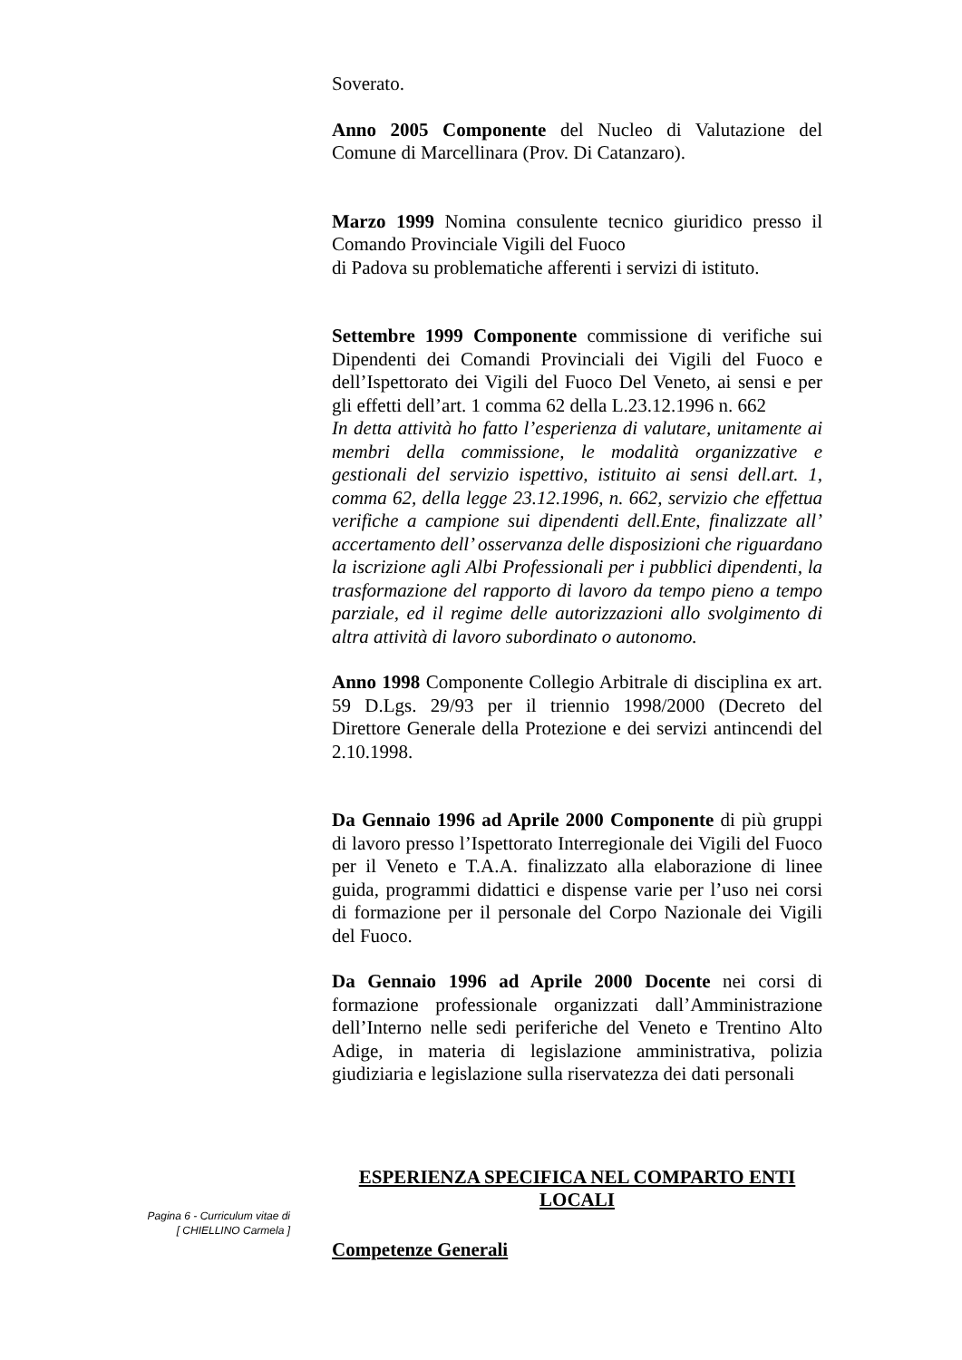Soverato.
Anno 2005 Componente del Nucleo di Valutazione del Comune di Marcellinara (Prov. Di Catanzaro).
Marzo 1999 Nomina consulente tecnico giuridico presso il Comando Provinciale Vigili del Fuoco
di Padova su problematiche afferenti i servizi di istituto.
Settembre 1999 Componente commissione di verifiche sui Dipendenti dei Comandi Provinciali dei Vigili del Fuoco e dell’Ispettorato dei Vigili del Fuoco Del Veneto, ai sensi e per gli effetti dell’art. 1 comma 62 della L.23.12.1996 n. 662
In detta attività ho fatto l’esperienza di valutare, unitamente ai membri della commissione, le modalità organizzative e gestionali del servizio ispettivo, istituito ai sensi dell.art. 1, comma 62, della legge 23.12.1996, n. 662, servizio che effettua verifiche a campione sui dipendenti dell.Ente, finalizzate all’ accertamento dell’ osservanza delle disposizioni che riguardano la iscrizione agli Albi Professionali per i pubblici dipendenti, la trasformazione del rapporto di lavoro da tempo pieno a tempo parziale, ed il regime delle autorizzazioni allo svolgimento di altra attività di lavoro subordinato o autonomo.
Anno 1998 Componente Collegio Arbitrale di disciplina ex art. 59 D.Lgs. 29/93 per il triennio 1998/2000 (Decreto del Direttore Generale della Protezione e dei servizi antincendi del 2.10.1998.
Da Gennaio 1996 ad Aprile 2000 Componente di più gruppi di lavoro presso l’Ispettorato Interregionale dei Vigili del Fuoco per il Veneto e T.A.A. finalizzato alla elaborazione di linee guida, programmi didattici e dispense varie per l’uso nei corsi di formazione per il personale del Corpo Nazionale dei Vigili del Fuoco.
Da Gennaio 1996 ad Aprile 2000 Docente nei corsi di formazione professionale organizzati dall’Amministrazione dell’Interno nelle sedi periferiche del Veneto e Trentino Alto Adige, in materia di legislazione amministrativa, polizia giudiziaria e legislazione sulla riservatezza dei dati personali
ESPERIENZA SPECIFICA NEL COMPARTO ENTI LOCALI
Competenze Generali
Pagina 6 - Curriculum vitae di
[ CHIELLINO Carmela ]